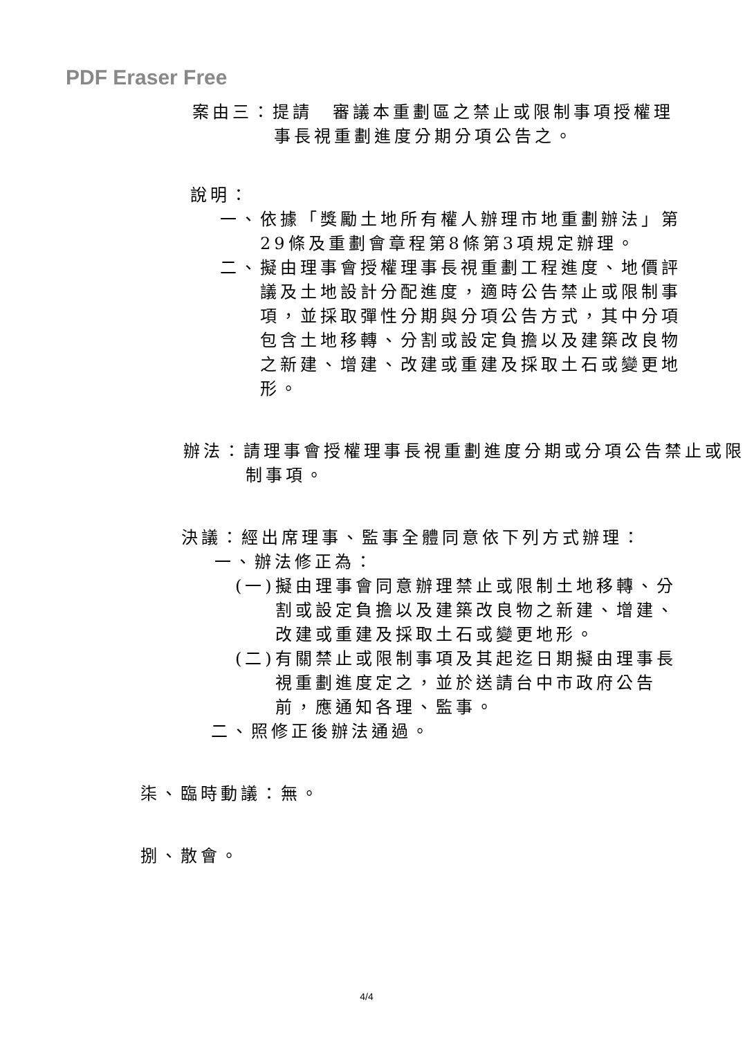PDF Eraser Free
案由三：提請　審議本重劃區之禁止或限制事項授權理
事長視重劃進度分期分項公告之。
說明：
一、依據「獎勵土地所有權人辦理市地重劃辦法」第29條及重劃會章程第8條第3項規定辦理。
二、擬由理事會授權理事長視重劃工程進度、地價評議及土地設計分配進度，適時公告禁止或限制事項，並採取彈性分期與分項公告方式，其中分項包含土地移轉、分割或設定負擔以及建築改良物之新建、增建、改建或重建及採取土石或變更地形。
辦法：請理事會授權理事長視重劃進度分期或分項公告禁止或限制事項。
決議：經出席理事、監事全體同意依下列方式辦理：
一、辦法修正為：
(一)擬由理事會同意辦理禁止或限制土地移轉、分割或設定負擔以及建築改良物之新建、增建、改建或重建及採取土石或變更地形。
(二)有關禁止或限制事項及其起迄日期擬由理事長視重劃進度定之，並於送請台中市政府公告前，應通知各理、監事。
二、照修正後辦法通過。
柒、臨時動議：無。
捌、散會。
4/4